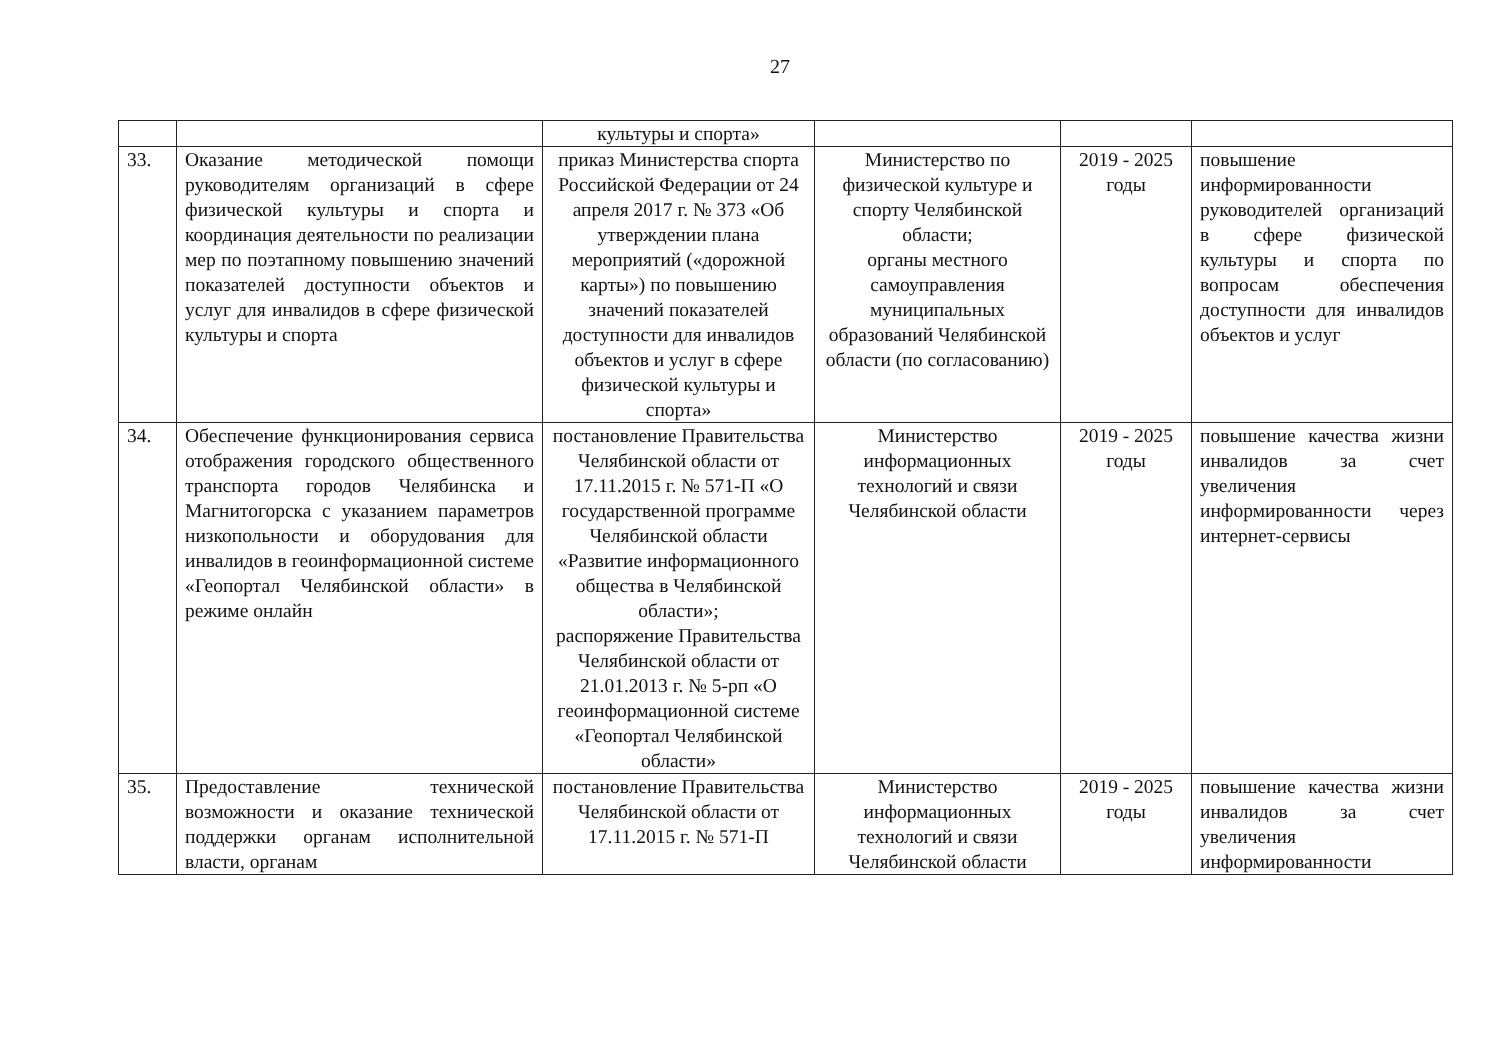27
| | | культуры и спорта» | | | |
| 33. | Оказание методической помощи руководителям организаций в сфере физической культуры и спорта и координация деятельности по реализации мер по поэтапному повышению значений показателей доступности объектов и услуг для инвалидов в сфере физической культуры и спорта | приказ Министерства спорта Российской Федерации от 24 апреля 2017 г. № 373 «Об утверждении плана мероприятий («дорожной карты») по повышению значений показателей доступности для инвалидов объектов и услуг в сфере физической культуры и спорта» | Министерство по физической культуре и спорту Челябинской области; органы местного самоуправления муниципальных образований Челябинской области (по согласованию) | 2019 - 2025 годы | повышение информированности руководителей организаций в сфере физической культуры и спорта по вопросам обеспечения доступности для инвалидов объектов и услуг |
| 34. | Обеспечение функционирования сервиса отображения городского общественного транспорта городов Челябинска и Магнитогорска с указанием параметров низкопольности и оборудования для инвалидов в геоинформационной системе «Геопортал Челябинской области» в режиме онлайн | постановление Правительства Челябинской области от 17.11.2015 г. № 571-П «О государственной программе Челябинской области «Развитие информационного общества в Челябинской области»; распоряжение Правительства Челябинской области от 21.01.2013 г. № 5-рп «О геоинформационной системе «Геопортал Челябинской области» | Министерство информационных технологий и связи Челябинской области | 2019 - 2025 годы | повышение качества жизни инвалидов за счет увеличения информированности через интернет-сервисы |
| 35. | Предоставление технической возможности и оказание технической поддержки органам исполнительной власти, органам | постановление Правительства Челябинской области от 17.11.2015 г. № 571-П | Министерство информационных технологий и связи Челябинской области | 2019 - 2025 годы | повышение качества жизни инвалидов за счет увеличения информированности |